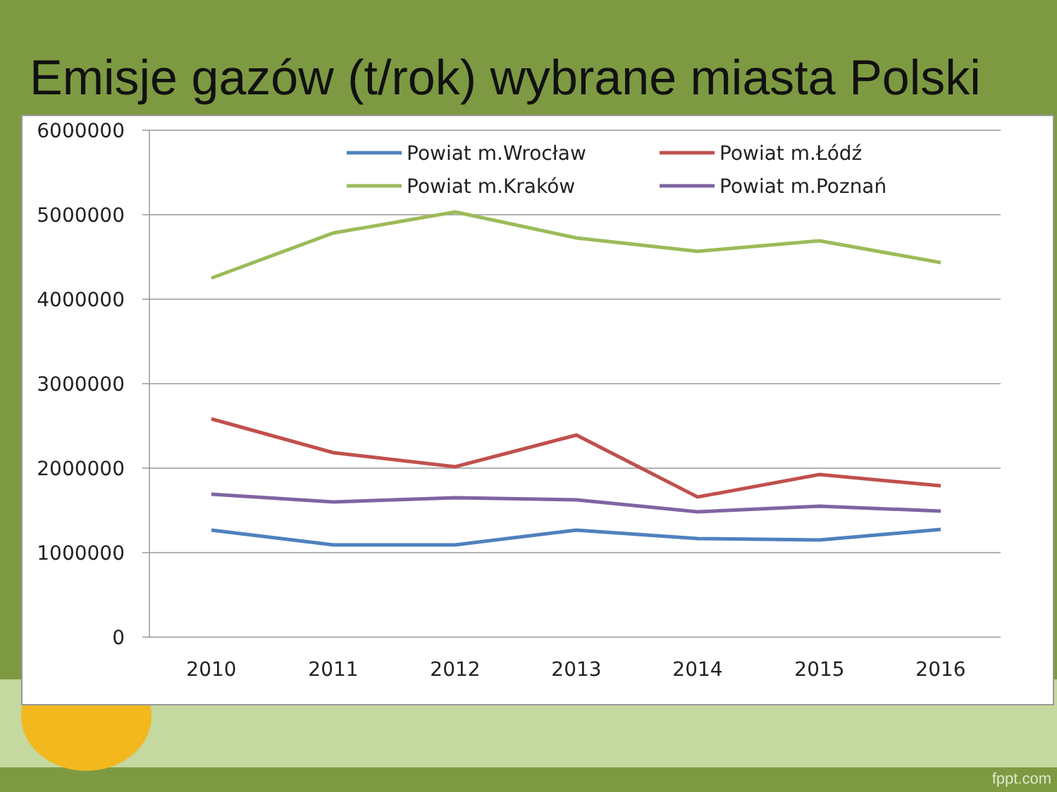Emisje gazów (t/rok) wybrane miasta Polski
6000000
5000000
4000000
3000000
2000000
1000000
0
2010
2011
2012
2013
2014
2015
2016
Powiat m.Wrocław
Powiat m.Łódź
Powiat m.Kraków
Powiat m.Poznań
fppt.com